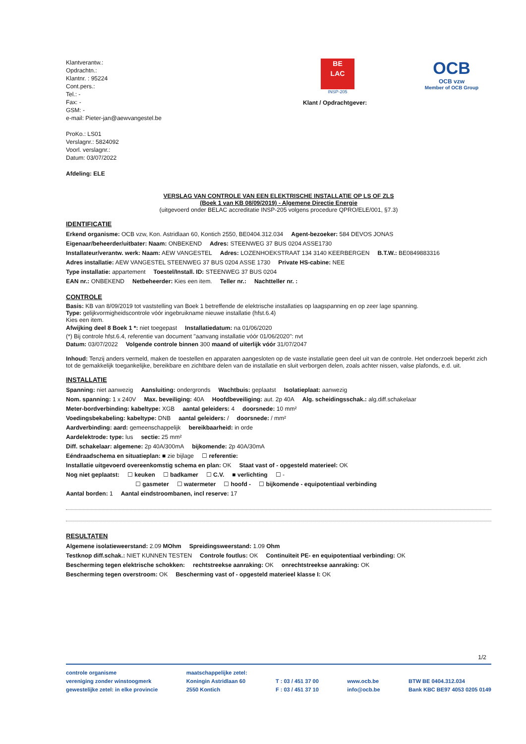Klantverantw.:
Opdrachtn.:
Klantnr. : 95224
Cont.pers.:
Tel.: -
Fax: -
GSM: -
e-mail: Pieter-jan@aewvangestel.be
ProKo.: LS01
Verslagnr.: 5824092
Voorl. verslagnr.:
Datum: 03/07/2022
Afdeling: ELE
BE
LAC
INSP-205
OCB
OCB vzw
Member of OCB Group
Klant / Opdrachtgever:
VERSLAG VAN CONTROLE VAN EEN ELEKTRISCHE INSTALLATIE OP LS OF ZLS
(Boek 1 van KB 08/09/2019) - Algemene Directie Energie
(uitgevoerd onder BELAC accreditatie INSP-205 volgens procedure QPRO/ELE/001, §7.3)
IDENTIFICATIE
Erkend organisme: OCB vzw, Kon. Astridlaan 60, Kontich 2550, BE0404.312.034 Agent-bezoeker: 584 DEVOS JONAS
Eigenaar/beheerder/uitbater: Naam: ONBEKEND Adres: STEENWEG 37 BUS 0204 ASSE1730
Installateur/verantw. werk: Naam: AEW VANGESTEL Adres: LOZENHOEKSTRAAT 134 3140 KEERBERGEN B.T.W.: BE0849883316
Adres installatie: AEW VANGESTEL STEENWEG 37 BUS 0204 ASSE 1730 Private HS-cabine: NEE
Type installatie: appartement Toestel/Install. ID: STEENWEG 37 BUS 0204
EAN nr.: ONBEKEND Netbeheerder: Kies een item. Teller nr.: Nachtteller nr. :
CONTROLE
Basis: KB van 8/09/2019 tot vaststelling van Boek 1 betreffende de elektrische installaties op laagspanning en op zeer lage spanning.
Type: gelijkvormigheidscontrole vóór ingebruikname nieuwe installatie (hfst.6.4)
Kies een item.
Afwijking deel 8 Boek 1 *: niet toegepast Installatiedatum: na 01/06/2020
(*) Bij controle hfst.6.4, referentie van document "aanvang installatie vóór 01/06/2020": nvt
Datum: 03/07/2022 Volgende controle binnen 300 maand of uiterlijk vóór 31/07/2047
Inhoud: Tenzij anders vermeld, maken de toestellen en apparaten aangesloten op de vaste installatie geen deel uit van de controle. Het onderzoek beperkt zich tot de gemakkelijk toegankelijke, bereikbare en zichtbare delen van de installatie en sluit verborgen delen, zoals achter nissen, valse plafonds, e.d. uit.
INSTALLATIE
Spanning: niet aanwezig Aansluiting: ondergronds Wachtbuis: geplaatst Isolatieplaat: aanwezig
Nom. spanning: 1 x 240V Max. beveiliging: 40A Hoofdbeveiliging: aut. 2p 40A Alg. scheidingsschak.: alg.diff.schakelaar
Meter-bordverbinding: kabeltype: XGB aantal geleiders: 4 doorsnede: 10 mm²
Voedingsbekabeling: kabeltype: DNB aantal geleiders: / doorsnede: / mm²
Aardverbinding: aard: gemeenschappelijk bereikbaarheid: in orde
Aardelektrode: type: lus sectie: 25 mm²
Diff. schakelaar: algemene: 2p 40A/300mA bijkomende: 2p 40A/30mA
Eéndraadschema en situatieplan: ■ zie bijlage ☐ referentie:
Installatie uitgevoerd overeenkomstig schema en plan: OK Staat vast of - opgesteld materieel: OK
Nog niet geplaatst: ☐ keuken ☐ badkamer ☐ C.V. ■ verlichting ☐ -
☐ gasmeter ☐ watermeter ☐ hoofd - ☐ bijkomende - equipotentiaal verbinding
Aantal borden: 1 Aantal eindstroombanen, incl reserve: 17
RESULTATEN
Algemene isolatieweerstand: 2.09 MOhm Spreidingsweerstand: 1.09 Ohm
Testknop diff.schak.: NIET KUNNEN TESTEN Controle foutlus: OK Continuïteit PE- en equipotentiaal verbinding: OK
Bescherming tegen elektrische schokken: rechtstreekse aanraking: OK onrechtstreekse aanraking: OK
Bescherming tegen overstroom: OK Bescherming vast of - opgesteld materieel klasse I: OK
1/2
controle organisme
vereniging zonder winstoogmerk
gewestelijke zetel: in elke provincie
maatschappelijke zetel:
Koningin Astridlaan 60
2550 Kontich
T : 03 / 451 37 00
F : 03 / 451 37 10
www.ocb.be
info@ocb.be
BTW BE 0404.312.034
Bank KBC BE97 4053 0205 0149